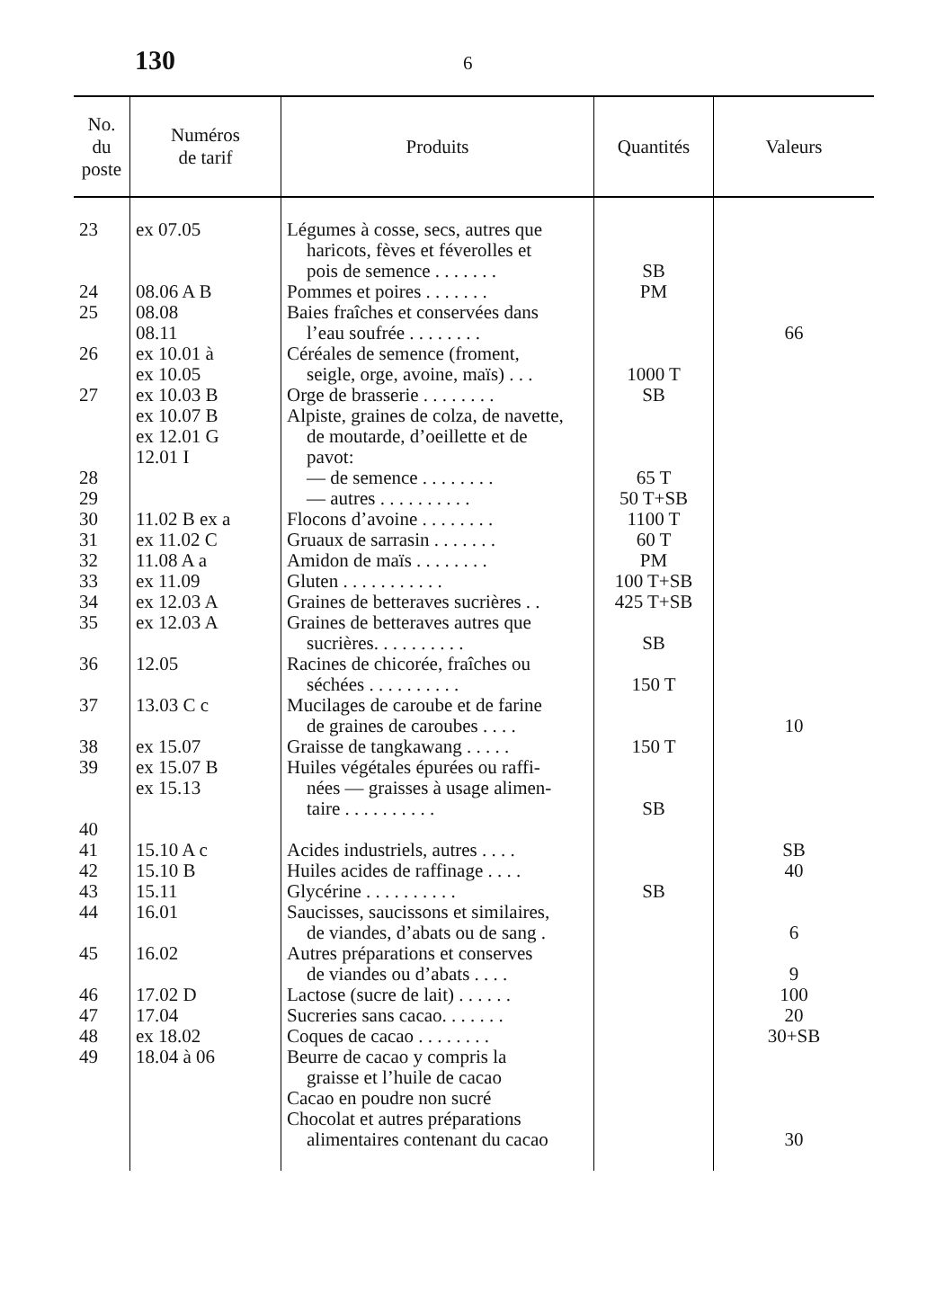130 6
| No. du poste | Numéros de tarif | Produits | Quantités | Valeurs |
| --- | --- | --- | --- | --- |
| 23 24 25 26 27 28 29 30 31 32 33 34 35 36 37 38 39 40 41 42 43 44 45 46 47 48 49 | ex 07.05 08.06 A B 08.08 08.11 ex 10.01 à ex 10.05 ex 10.03 B ex 10.07 B ex 12.01 G 12.01 I 11.02 B ex a ex 11.02 C 11.08 A a ex 11.09 ex 12.03 A ex 12.03 A 12.05 13.03 C c ex 15.07 ex 15.07 B ex 15.13 15.10 A c 15.10 B 15.11 16.01 16.02 17.02 D 17.04 ex 18.02 18.04 à 06 | Légumes à cosse, secs, autres que haricots, fèves et féverolles et pois de semence . . . . . . . Pommes et poires . . . . . . . Baies fraîches et conservées dans l’eau soufrée . . . . . . . . Céréales de semence (froment, seigle, orge, avoine, maïs) . . . Orge de brasserie . . . . . . . . Alpiste, graines de colza, de navette, de moutarde, d’oeillette et de pavot: — de semence . . . . . . . . — autres . . . . . . . . . . Flocons d’avoine . . . . . . . . Gruaux de sarrasin . . . . . . . Amidon de maïs . . . . . . . . Gluten . . . . . . . . . . . Graines de betteraves sucrières . . Graines de betteraves autres que sucrières. . . . . . . . . . Racines de chicorée, fraîches ou séchées . . . . . . . . . . Mucilages de caroube et de farine de graines de caroubes . . . . Graisse de tangkawang . . . . . Huiles végétales épurées ou raffi- nées — graisses à usage alimen- taire . . . . . . . . . . Acides industriels, autres . . . . Huiles acides de raffinage . . . . Glycérine . . . . . . . . . . Saucisses, saucissons et similaires, de viandes, d’abats ou de sang . Autres préparations et conserves de viandes ou d’abats . . . . Lactose (sucre de lait) . . . . . . Sucreries sans cacao. . . . . . . Coques de cacao . . . . . . . . Beurre de cacao y compris la graisse et l’huile de cacao Cacao en poudre non sucré Chocolat et autres préparations alimentaires contenant du cacao | SB PM 1000 T SB 65 T 50 T+SB 1100 T 60 T PM 100 T+SB 425 T+SB SB 150 T 150 T SB SB | 66 10 SB 40 6 9 100 20 30+SB 30 |